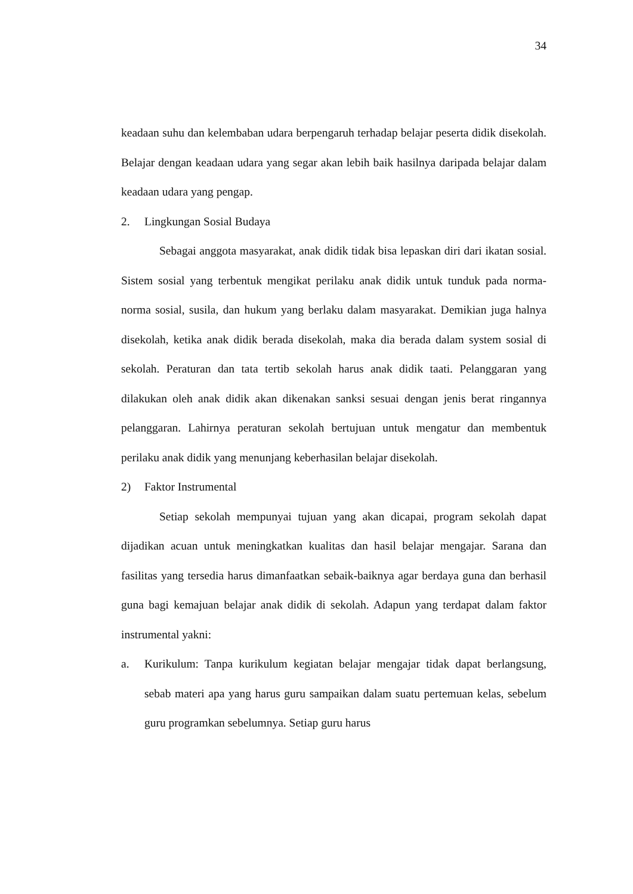34
keadaan suhu dan kelembaban udara berpengaruh terhadap belajar peserta didik disekolah. Belajar dengan keadaan udara yang segar akan lebih baik hasilnya daripada belajar dalam keadaan udara yang pengap.
2. Lingkungan Sosial Budaya
Sebagai anggota masyarakat, anak didik tidak bisa lepaskan diri dari ikatan sosial. Sistem sosial yang terbentuk mengikat perilaku anak didik untuk tunduk pada norma-norma sosial, susila, dan hukum yang berlaku dalam masyarakat. Demikian juga halnya disekolah, ketika anak didik berada disekolah, maka dia berada dalam system sosial di sekolah. Peraturan dan tata tertib sekolah harus anak didik taati. Pelanggaran yang dilakukan oleh anak didik akan dikenakan sanksi sesuai dengan jenis berat ringannya pelanggaran. Lahirnya peraturan sekolah bertujuan untuk mengatur dan membentuk perilaku anak didik yang menunjang keberhasilan belajar disekolah.
2) Faktor Instrumental
Setiap sekolah mempunyai tujuan yang akan dicapai, program sekolah dapat dijadikan acuan untuk meningkatkan kualitas dan hasil belajar mengajar. Sarana dan fasilitas yang tersedia harus dimanfaatkan sebaik-baiknya agar berdaya guna dan berhasil guna bagi kemajuan belajar anak didik di sekolah. Adapun yang terdapat dalam faktor instrumental yakni:
a. Kurikulum: Tanpa kurikulum kegiatan belajar mengajar tidak dapat berlangsung, sebab materi apa yang harus guru sampaikan dalam suatu pertemuan kelas, sebelum guru programkan sebelumnya. Setiap guru harus